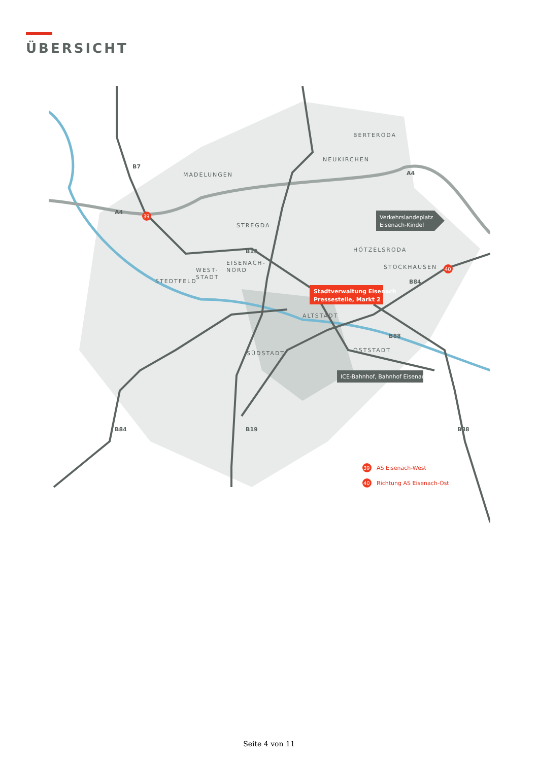ÜBERSICHT
BERTERODA
NEUKIRCHEN
MADELUNGEN
STREGDA
HÖTZELSRODA
STOCKHAUSEN
EISENACH-
NORD
WEST-
STADT
STEDTFELD
ALTSTADT
SÜDSTADT
OSTSTADT
B7
A4
A4
B19
B84
B88
B84
B19
B88
Stadtverwaltung Eisenach
Pressestelle, Markt 2
Verkehrslandeplatz
Eisenach-Kindel
ICE-Bahnhof, Bahnhof Eisenach
39
40
39
AS Eisenach-West
40
Richtung AS Eisenach-Ost
Seite 4 von 11